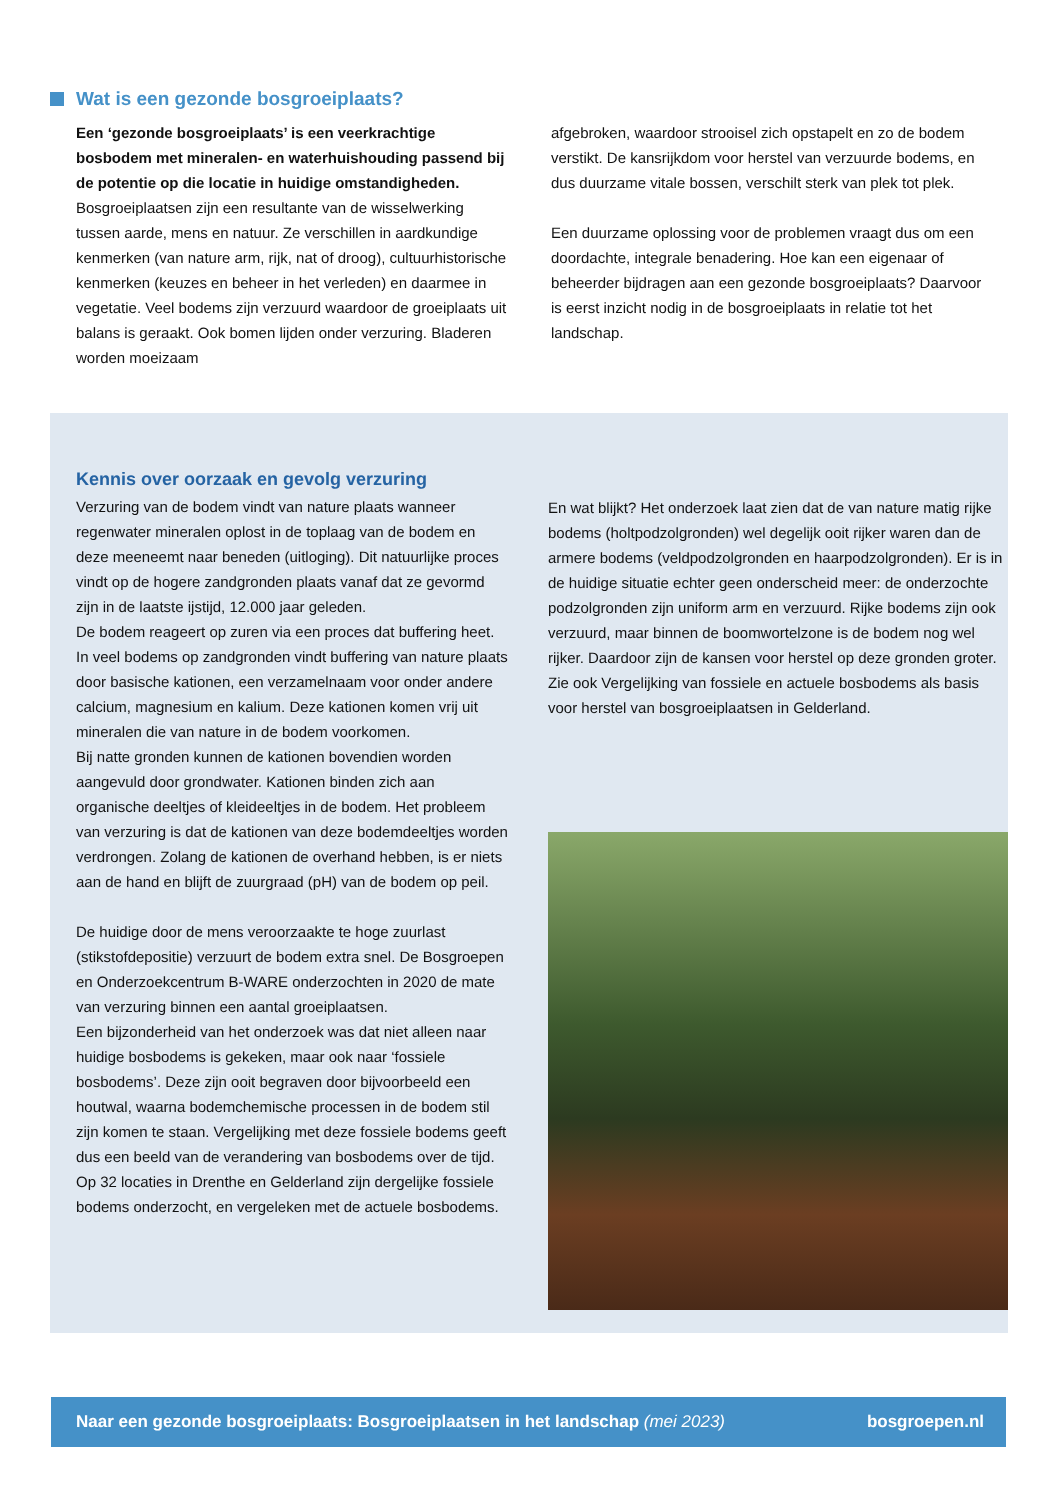Wat is een gezonde bosgroeiplaats?
Een ‘gezonde bosgroeiplaats’ is een veerkrachtige bosbodem met mineralen- en waterhuishouding passend bij de potentie op die locatie in huidige omstandigheden. Bosgroeiplaatsen zijn een resultante van de wisselwerking tussen aarde, mens en natuur. Ze verschillen in aardkundige kenmerken (van nature arm, rijk, nat of droog), cultuurhistorische kenmerken (keuzes en beheer in het verleden) en daarmee in vegetatie. Veel bodems zijn verzuurd waardoor de groeiplaats uit balans is geraakt. Ook bomen lijden onder verzuring. Bladeren worden moeizaam
afgebroken, waardoor strooisel zich opstapelt en zo de bodem verstikt. De kansrijkdom voor herstel van verzuurde bodems, en dus duurzame vitale bossen, verschilt sterk van plek tot plek.
Een duurzame oplossing voor de problemen vraagt dus om een doordachte, integrale benadering. Hoe kan een eigenaar of beheerder bijdragen aan een gezonde bosgroeiplaats? Daarvoor is eerst inzicht nodig in de bosgroeiplaats in relatie tot het landschap.
Kennis over oorzaak en gevolg verzuring
Verzuring van de bodem vindt van nature plaats wanneer regenwater mineralen oplost in de toplaag van de bodem en deze meeneemt naar beneden (uitloging). Dit natuurlijke proces vindt op de hogere zandgronden plaats vanaf dat ze gevormd zijn in de laatste ijstijd, 12.000 jaar geleden.
De bodem reageert op zuren via een proces dat buffering heet. In veel bodems op zandgronden vindt buffering van nature plaats door basische kationen, een verzamelnaam voor onder andere calcium, magnesium en kalium. Deze kationen komen vrij uit mineralen die van nature in de bodem voorkomen.
Bij natte gronden kunnen de kationen bovendien worden aangevuld door grondwater. Kationen binden zich aan organische deeltjes of kleideeltjes in de bodem. Het probleem van verzuring is dat de kationen van deze bodemdeeltjes worden verdrongen. Zolang de kationen de overhand hebben, is er niets aan de hand en blijft de zuurgraad (pH) van de bodem op peil.
De huidige door de mens veroorzaakte te hoge zuurlast (stikstofdepositie) verzuurt de bodem extra snel. De Bosgroepen en Onderzoekcentrum B-WARE onderzochten in 2020 de mate van verzuring binnen een aantal groeiplaatsen.
Een bijzonderheid van het onderzoek was dat niet alleen naar huidige bosbodems is gekeken, maar ook naar ‘fossiele bosbodems’. Deze zijn ooit begraven door bijvoorbeeld een houtwal, waarna bodemchemische processen in de bodem stil zijn komen te staan. Vergelijking met deze fossiele bodems geeft dus een beeld van de verandering van bosbodems over de tijd. Op 32 locaties in Drenthe en Gelderland zijn dergelijke fossiele bodems onderzocht, en vergeleken met de actuele bosbodems.
En wat blijkt? Het onderzoek laat zien dat de van nature matig rijke bodems (holtpodzolgronden) wel degelijk ooit rijker waren dan de armere bodems (veldpodzolgronden en haarpodzolgronden). Er is in de huidige situatie echter geen onderscheid meer: de onderzochte podzolgronden zijn uniform arm en verzuurd. Rijke bodems zijn ook verzuurd, maar binnen de boomwortelzone is de bodem nog wel rijker. Daardoor zijn de kansen voor herstel op deze gronden groter. Zie ook Vergelijking van fossiele en actuele bosbodems als basis voor herstel van bosgroeiplaatsen in Gelderland.
Naar een gezonde bosgroeiplaats: Bosgroeiplaatsen in het landschap (mei 2023) bosgroepen.nl